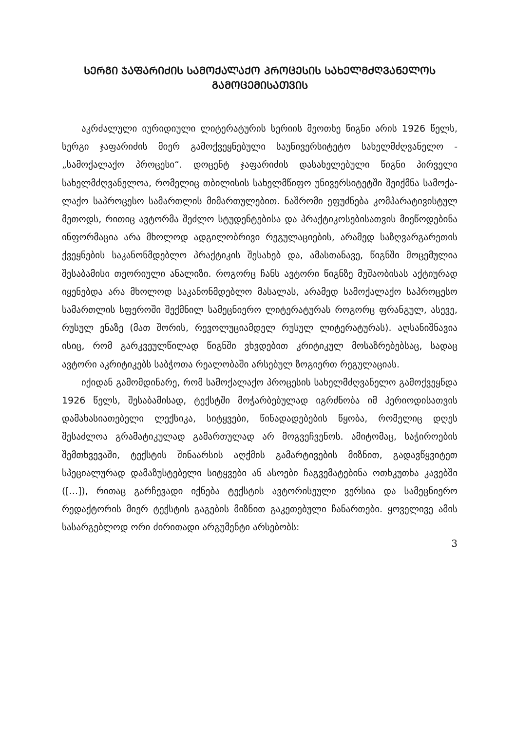ᲡᲔᲠᲒᲘ ᲯᲐᲤᲐᲠᲘᲫᲘᲡ ᲡᲐᲛᲝᲥᲐᲚᲐᲥᲝ ᲞᲠᲝᲪᲔᲡᲘᲡ ᲡᲐᲮᲔᲚᲛᲫᲦᲕᲐᲜᲔᲚᲝᲡ ᲒᲐᲛᲝᲪᲔᲛᲘᲡᲐᲗᲕᲘᲡ
აკრძალული იურიდიული ლიტერატურის სერიის მეოთხე წიგნი არის 1926 წელს, სერგი ჯაფარიძის მიერ გამოქვეყნებული საუნი­ვერსიტეტო სახელმძღვანელო - „სამოქალაქო პროცესი“. დოცენტ ჯაფარიძის დასახელებული წიგნი პირველი სახელმძღვანელოა, რომელიც თბილისის სახელმწიფო უნივერსიტეტში შეიქმნა სამოქა­ლაქო საპროცესო სამართლის მიმართულებით. ნაშრომი ეფუძნება კომპარატივისტულ მეთოდს, რითიც ავტორმა შეძლო სტუდენტე­ბისა და პრაქტიკოსებისათვის მიეწოდებინა ინფორმაცია არა მხო­ლოდ ადგილობრივი რეგულაციების, არამედ საზღვარგარეთის ქვეყნების საკანონმდებლო პრაქტიკის შესახებ და, ამასთანავე, წიგნში მოცემულია შესაბამისი თეორიული ანალიზი. როგორც ჩანს ავტორი წიგნზე მუშაობისას აქტიურად იყენებდა არა მხოლოდ საკა­ნონმდებლო მასალას, არამედ სამოქალაქო საპროცესო სამართ­ლის სფეროში შექმნილ სამეცნიერო ლიტერატურას როგორც ფრანგულ, ასევე, რუსულ ენაზე (მათ შორის, რევოლუციამდელ რუ­სულ ლიტერატურას). აღსანიშნავია ისიც, რომ გარკვეულწილად წიგნში ვხვდებით კრიტიკულ მოსაზრებებსაც, სადაც ავტორი აკრი­ტიკებს საბჭოთა რეალობაში არსებულ ზოგიერთ რეგულაციას.
იქიდან გამომდინარე, რომ სამოქალაქო პროცესის სახელმ­ძღვანელო გამოქვეყნდა 1926 წელს, შესაბამისად, ტექსტში მოჭარ­ბებულად იგრძნობა იმ პერიოდისათვის დამახასიათებელი ლექსი­კა, სიტყვები, წინადადებების წყობა, რომელიც დღეს შესაძლოა გრამატიკულად გამართულად არ მოგვეჩვენოს. ამიტომაც, საჭი­როების შემთხვევაში, ტექსტის შინაარსის აღქმის გამარტივების მიზ­ნით, გადავწყვიტეთ სპეციალურად დამაზუსტებელი სიტყვები ან ასოები ჩაგვემატებინა ოთხკუთხა კავებში ([...]), რითაც გარჩევადი იქნება ტექსტის ავტორისეული ვერსია და სამეცნიერო რედაქტო­რის მიერ ტექსტის გაგების მიზნით გაკეთებული ჩანართები. ყოვე­ლივე ამის სასარგებლოდ ორი ძირითადი არგუმენტი არსებობს:
3